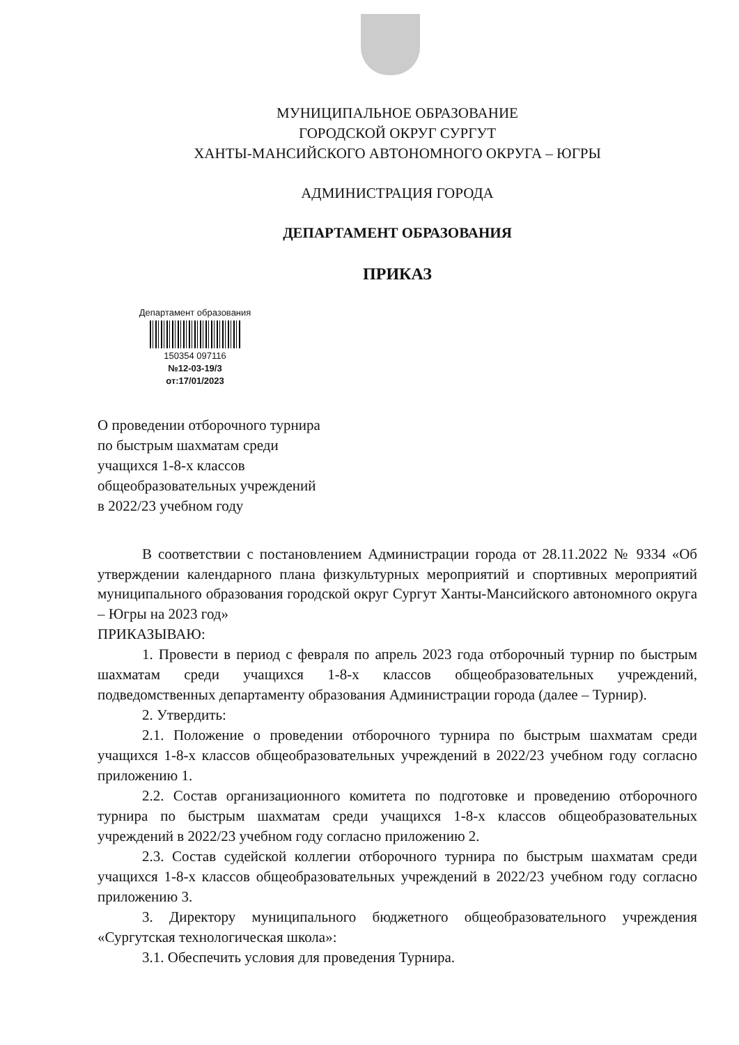МУНИЦИПАЛЬНОЕ ОБРАЗОВАНИЕ
ГОРОДСКОЙ ОКРУГ СУРГУТ
ХАНТЫ-МАНСИЙСКОГО АВТОНОМНОГО ОКРУГА – ЮГРЫ
АДМИНИСТРАЦИЯ ГОРОДА
ДЕПАРТАМЕНТ ОБРАЗОВАНИЯ
ПРИКАЗ
Департамент образования
150354 097116
№12-03-19/3
от:17/01/2023
О проведении отборочного турнира
по быстрым шахматам среди
учащихся 1-8-х классов
общеобразовательных учреждений
в 2022/23 учебном году
В соответствии с постановлением Администрации города от 28.11.2022 № 9334 «Об утверждении календарного плана физкультурных мероприятий и спортивных мероприятий муниципального образования городской округ Сургут Ханты-Мансийского автономного округа – Югры на 2023 год»
ПРИКАЗЫВАЮ:
1. Провести в период с февраля по апрель 2023 года отборочный турнир по быстрым шахматам среди учащихся 1-8-х классов общеобразовательных учреждений, подведомственных департаменту образования Администрации города (далее – Турнир).
2. Утвердить:
2.1. Положение о проведении отборочного турнира по быстрым шахматам среди учащихся 1-8-х классов общеобразовательных учреждений в 2022/23 учебном году согласно приложению 1.
2.2. Состав организационного комитета по подготовке и проведению отборочного турнира по быстрым шахматам среди учащихся 1-8-х классов общеобразовательных учреждений в 2022/23 учебном году согласно приложению 2.
2.3. Состав судейской коллегии отборочного турнира по быстрым шахматам среди учащихся 1-8-х классов общеобразовательных учреждений в 2022/23 учебном году согласно приложению 3.
3. Директору муниципального бюджетного общеобразовательного учреждения «Сургутская технологическая школа»:
3.1. Обеспечить условия для проведения Турнира.